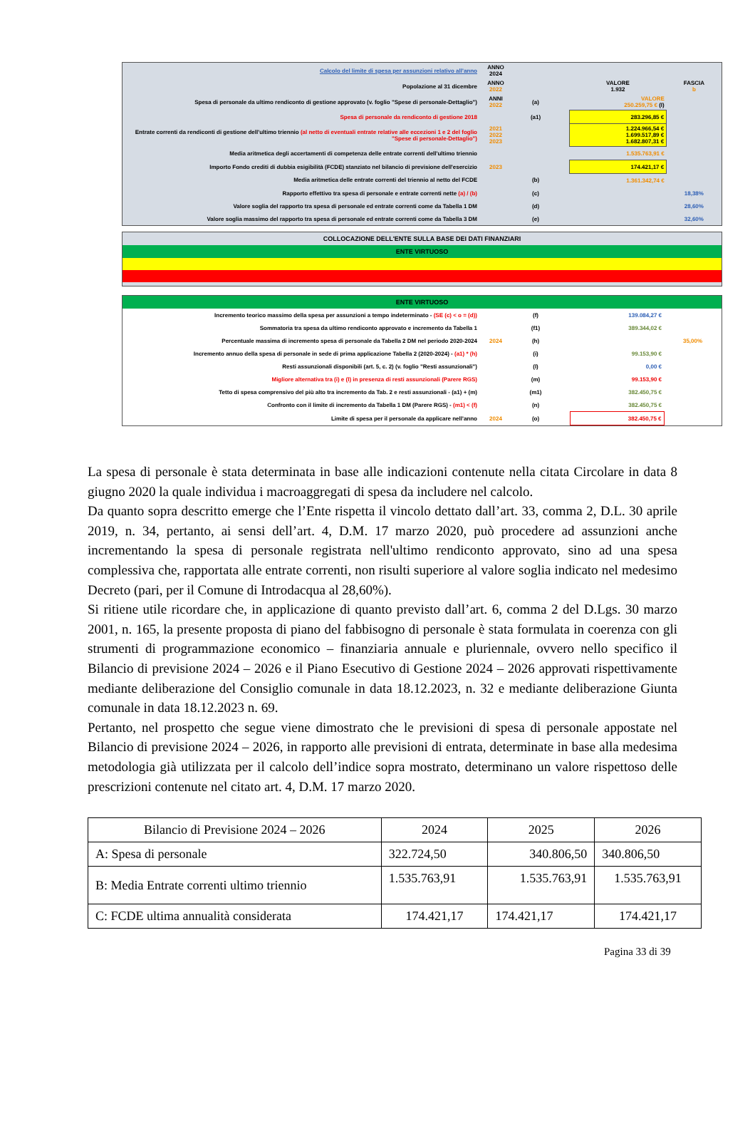| Calcolo del limite di spesa per assunzioni relativo all'anno | ANNO 2024 | | | | |
| Popolazione al 31 dicembre | ANNO 2022 | | | VALORE 1.932 | FASCIA b |
| Spesa di personale da ultimo rendiconto di gestione approvato (v. foglio "Spese di personale-Dettaglio") | ANNI 2022 | (a) | | VALORE 250.259,75 € (I) | |
| Spesa di personale da rendiconto di gestione 2018 | | (a1) | | 283.296,85 € | |
| Entrate correnti da rendiconti di gestione dell'ultimo triennio (al netto di eventuali entrate relative alle eccezioni 1 e 2 del foglio "Spese di personale-Dettaglio") | 2021 2022 2023 | | | 1.224.966,54 € 1.699.517,89 € 1.682.807,31 € | |
| Media aritmetica degli accertamenti di competenza delle entrate correnti dell'ultimo triennio | | | | 1.535.763,91 € | |
| Importo Fondo crediti di dubbia esigibilità (FCDE) stanziato nel bilancio di previsione dell'esercizio | 2023 | | | 174.421,17 € | |
| Media aritmetica delle entrate correnti del triennio al netto del FCDE | | (b) | | 1.361.342,74 € | |
| Rapporto effettivo tra spesa di personale e entrate correnti nette (a) / (b) | | (c) | | | 18,38% |
| Valore soglia del rapporto tra spesa di personale ed entrate correnti come da Tabella 1 DM | | (d) | | | 28,60% |
| Valore soglia massimo del rapporto tra spesa di personale ed entrate correnti come da Tabella 3 DM | | (e) | | | 32,60% |
COLLOCAZIONE DELL'ENTE SULLA BASE DEI DATI FINANZIARI
ENTE VIRTUOSO
ENTE VIRTUOSO
| Incremento teorico massimo della spesa per assunzioni a tempo indeterminato - (SE (c) < o = (d)) | | (f) | | 139.084,27 € | |
| Sommatoria tra spesa da ultimo rendiconto approvato e incremento da Tabella 1 | | (f1) | | 389.344,02 € | |
| Percentuale massima di incremento spesa di personale da Tabella 2 DM nel periodo 2020-2024 | 2024 | (h) | | | 35,00% |
| Incremento annuo della spesa di personale in sede di prima applicazione Tabella 2 (2020-2024) - (a1) * (h) | | (i) | | 99.153,90 € | |
| Resti assunzionali disponibili (art. 5, c. 2) (v. foglio "Resti assunzionali") | | (l) | | 0,00 € | |
| Migliore alternativa tra (i) e (l) in presenza di resti assunzionali (Parere RGS) | | (m) | | 99.153,90 € | |
| Tetto di spesa comprensivo del più alto tra incremento da Tab. 2 e resti assunzionali - (a1) + (m) | | (m1) | | 382.450,75 € | |
| Confronto con il limite di incremento da Tabella 1 DM (Parere RGS) - (m1) < (f) | | (n) | | 382.450,75 € | |
| Limite di spesa per il personale da applicare nell'anno | 2024 | (o) | | 382.450,75 € | |
La spesa di personale è stata determinata in base alle indicazioni contenute nella citata Circolare in data 8 giugno 2020 la quale individua i macroaggregati di spesa da includere nel calcolo.
Da quanto sopra descritto emerge che l’Ente rispetta il vincolo dettato dall’art. 33, comma 2, D.L. 30 aprile 2019, n. 34, pertanto, ai sensi dell’art. 4, D.M. 17 marzo 2020, può procedere ad assunzioni anche incrementando la spesa di personale registrata nell'ultimo rendiconto approvato, sino ad una spesa complessiva che, rapportata alle entrate correnti, non risulti superiore al valore soglia indicato nel medesimo Decreto (pari, per il Comune di Introdacqua al 28,60%).
Si ritiene utile ricordare che, in applicazione di quanto previsto dall’art. 6, comma 2 del D.Lgs. 30 marzo 2001, n. 165, la presente proposta di piano del fabbisogno di personale è stata formulata in coerenza con gli strumenti di programmazione economico – finanziaria annuale e pluriennale, ovvero nello specifico il Bilancio di previsione 2024 – 2026 e il Piano Esecutivo di Gestione 2024 – 2026 approvati rispettivamente mediante deliberazione del Consiglio comunale in data 18.12.2023, n. 32 e mediante deliberazione Giunta comunale in data 18.12.2023 n. 69.
Pertanto, nel prospetto che segue viene dimostrato che le previsioni di spesa di personale appostate nel Bilancio di previsione 2024 – 2026, in rapporto alle previsioni di entrata, determinate in base alla medesima metodologia già utilizzata per il calcolo dell’indice sopra mostrato, determinano un valore rispettoso delle prescrizioni contenute nel citato art. 4, D.M. 17 marzo 2020.
| Bilancio di Previsione 2024 – 2026 | 2024 | 2025 | 2026 |
| --- | --- | --- | --- |
| A: Spesa di personale | 322.724,50 | 340.806,50 | 340.806,50 |
| B: Media Entrate correnti ultimo triennio | 1.535.763,91 | 1.535.763,91 | 1.535.763,91 |
| C: FCDE ultima annualità considerata | 174.421,17 | 174.421,17 | 174.421,17 |
Pagina 33 di 39